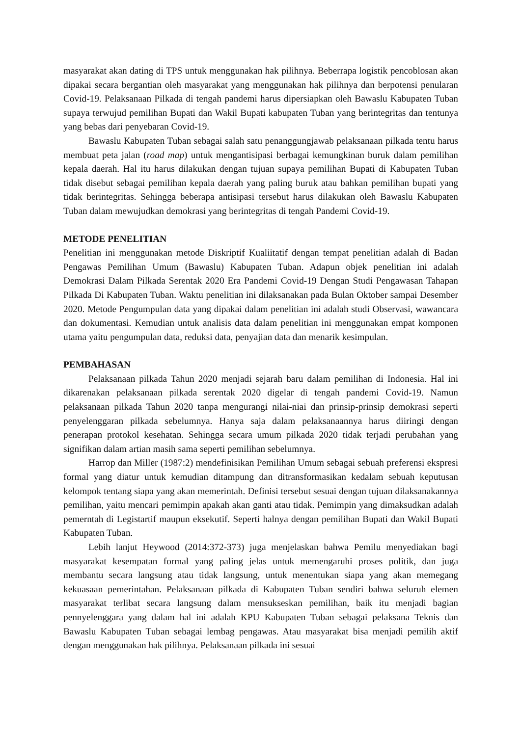masyarakat akan dating di TPS untuk menggunakan hak pilihnya. Beberrapa logistik pencoblosan akan dipakai secara bergantian oleh masyarakat yang menggunakan hak pilihnya dan berpotensi penularan Covid-19. Pelaksanaan Pilkada di tengah pandemi harus dipersiapkan oleh Bawaslu Kabupaten Tuban supaya terwujud pemilihan Bupati dan Wakil Bupati kabupaten Tuban yang berintegritas dan tentunya yang bebas dari penyebaran Covid-19.
Bawaslu Kabupaten Tuban sebagai salah satu penanggungjawab pelaksanaan pilkada tentu harus membuat peta jalan (road map) untuk mengantisipasi berbagai kemungkinan buruk dalam pemilihan kepala daerah. Hal itu harus dilakukan dengan tujuan supaya pemilihan Bupati di Kabupaten Tuban tidak disebut sebagai pemilihan kepala daerah yang paling buruk atau bahkan pemilihan bupati yang tidak berintegritas. Sehingga beberapa antisipasi tersebut harus dilakukan oleh Bawaslu Kabupaten Tuban dalam mewujudkan demokrasi yang berintegritas di tengah Pandemi Covid-19.
METODE PENELITIAN
Penelitian ini menggunakan metode Diskriptif Kualiitatif dengan tempat penelitian adalah di Badan Pengawas Pemilihan Umum (Bawaslu) Kabupaten Tuban. Adapun objek penelitian ini adalah Demokrasi Dalam Pilkada Serentak 2020 Era Pandemi Covid-19 Dengan Studi Pengawasan Tahapan Pilkada Di Kabupaten Tuban. Waktu penelitian ini dilaksanakan pada Bulan Oktober sampai Desember 2020. Metode Pengumpulan data yang dipakai dalam penelitian ini adalah studi Observasi, wawancara dan dokumentasi. Kemudian untuk analisis data dalam penelitian ini menggunakan empat komponen utama yaitu pengumpulan data, reduksi data, penyajian data dan menarik kesimpulan.
PEMBAHASAN
Pelaksanaan pilkada Tahun 2020 menjadi sejarah baru dalam pemilihan di Indonesia. Hal ini dikarenakan pelaksanaan pilkada serentak 2020 digelar di tengah pandemi Covid-19. Namun pelaksanaan pilkada Tahun 2020 tanpa mengurangi nilai-niai dan prinsip-prinsip demokrasi seperti penyelenggaran pilkada sebelumnya. Hanya saja dalam pelaksanaannya harus diiringi dengan penerapan protokol kesehatan. Sehingga secara umum pilkada 2020 tidak terjadi perubahan yang signifikan dalam artian masih sama seperti pemilihan sebelumnya.
Harrop dan Miller (1987:2) mendefinisikan Pemilihan Umum sebagai sebuah preferensi ekspresi formal yang diatur untuk kemudian ditampung dan ditransformasikan kedalam sebuah keputusan kelompok tentang siapa yang akan memerintah. Definisi tersebut sesuai dengan tujuan dilaksanakannya pemilihan, yaitu mencari pemimpin apakah akan ganti atau tidak. Pemimpin yang dimaksudkan adalah pemerntah di Legistartif maupun eksekutif. Seperti halnya dengan pemilihan Bupati dan Wakil Bupati Kabupaten Tuban.
Lebih lanjut Heywood (2014:372-373) juga menjelaskan bahwa Pemilu menyediakan bagi masyarakat kesempatan formal yang paling jelas untuk memengaruhi proses politik, dan juga membantu secara langsung atau tidak langsung, untuk menentukan siapa yang akan memegang kekuasaan pemerintahan. Pelaksanaan pilkada di Kabupaten Tuban sendiri bahwa seluruh elemen masyarakat terlibat secara langsung dalam mensukseskan pemilihan, baik itu menjadi bagian pennyelenggara yang dalam hal ini adalah KPU Kabupaten Tuban sebagai pelaksana Teknis dan Bawaslu Kabupaten Tuban sebagai lembag pengawas. Atau masyarakat bisa menjadi pemilih aktif dengan menggunakan hak pilihnya. Pelaksanaan pilkada ini sesuai